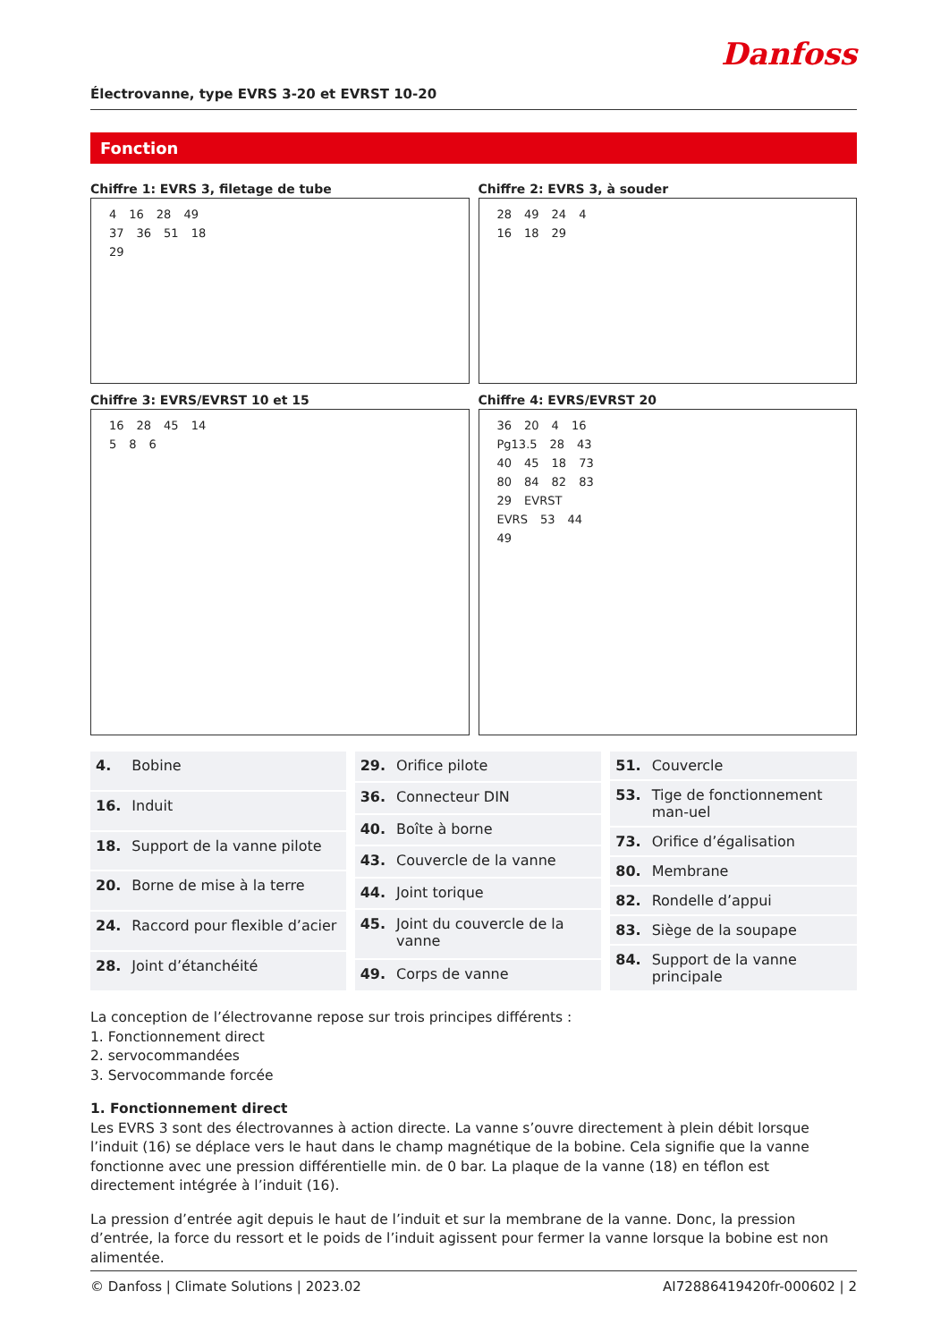Danfoss
Électrovanne, type EVRS 3-20 et EVRST 10-20
Fonction
Chiffre 1: EVRS 3, filetage de tube
4 16 28 49 37 36 51 18 29
Chiffre 2: EVRS 3, à souder
28 49 24 4 16 18 29
Chiffre 3: EVRS/EVRST 10 et 15
16 28 45 14 5 8 6
Chiffre 4: EVRS/EVRST 20
36 20 4 16 Pg13.5 28 43 40 45 18 73 80 84 82 83 29 EVRST EVRS 53 44 49
| 4. | Bobine |
| 16. | Induit |
| 18. | Support de la vanne pilote |
| 20. | Borne de mise à la terre |
| 24. | Raccord pour flexible d’acier |
| 28. | Joint d’étanchéité |
| 29. | Orifice pilote |
| 36. | Connecteur DIN |
| 40. | Boîte à borne |
| 43. | Couvercle de la vanne |
| 44. | Joint torique |
| 45. | Joint du couvercle de la vanne |
| 49. | Corps de vanne |
| 51. | Couvercle |
| 53. | Tige de fonctionnement man-uel |
| 73. | Orifice d’égalisation |
| 80. | Membrane |
| 82. | Rondelle d’appui |
| 83. | Siège de la soupape |
| 84. | Support de la vanne principale |
La conception de l’électrovanne repose sur trois principes différents :
1. Fonctionnement direct
2. servocommandées
3. Servocommande forcée
1. Fonctionnement direct
Les EVRS 3 sont des électrovannes à action directe. La vanne s’ouvre directement à plein débit lorsque l’induit (16) se déplace vers le haut dans le champ magnétique de la bobine. Cela signifie que la vanne fonctionne avec une pression différentielle min. de 0 bar. La plaque de la vanne (18) en téflon est directement intégrée à l’induit (16).
La pression d’entrée agit depuis le haut de l’induit et sur la membrane de la vanne. Donc, la pression d’entrée, la force du ressort et le poids de l’induit agissent pour fermer la vanne lorsque la bobine est non alimentée.
© Danfoss | Climate Solutions | 2023.02 AI72886419420fr-000602 | 2